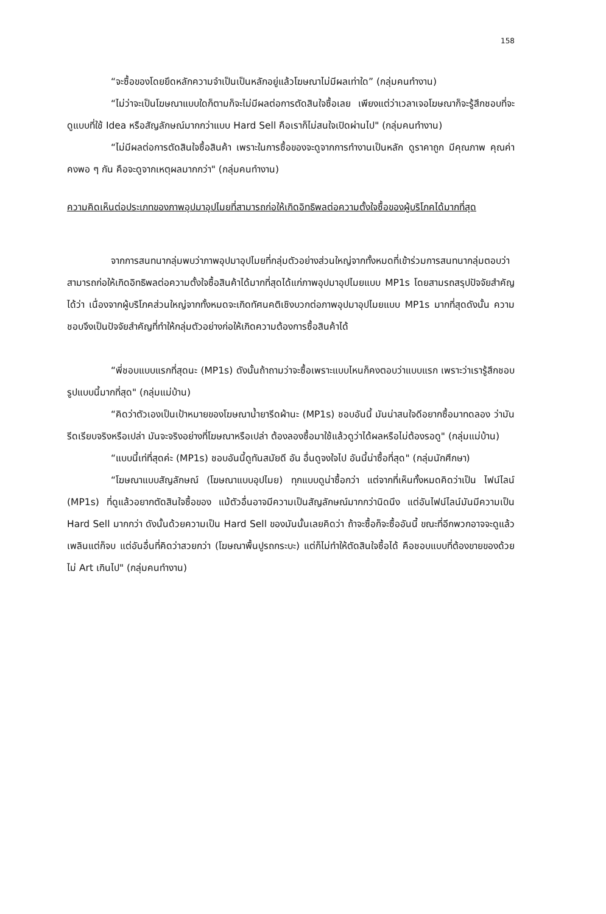158
“จะซื้อของโดยยึดหลักความจำเป็นเป็นหลักอยู่แล้วโฆษณาไม่มีผลเท่าใด” (กลุ่มคนทำงาน)
“ไม่ว่าจะเป็นโฆษณาแบบใดก็ตามก็จะไม่มีผลต่อการตัดสินใจซื้อเลย เพียงแต่ว่าเวลาเจอโฆษณาก็จะรู้สึกชอบที่จะดูแบบที่ใช้ Idea หรือสัญลักษณ์มากกว่าแบบ Hard Sell คือเราก็ไม่สนใจเปิดผ่านไป" (กลุ่มคนทำงาน)
“ไม่มีผลต่อการตัดสินใจซื้อสินค้า เพราะในการซื้อของจะดูจากการทำงานเป็นหลัก ดูราคาถูก มีคุณภาพ คุณค่าคงพอ ๆ กัน คือจะดูจากเหตุผลมากกว่า" (กลุ่มคนทำงาน)
ความคิดเห็นต่อประเภทของภาพอุปมาอุปไมยที่สามารถก่อให้เกิดอิทธิพลต่อความตั้งใจซื้อของผู้บริโภคได้มากที่สุด
จากการสนทนากลุ่มพบว่าภาพอุปมาอุปไมยที่กลุ่มตัวอย่างส่วนใหญ่จากทั้งหมดที่เข้าร่วมการสนทนากลุ่มตอบว่าสามารถก่อให้เกิดอิทธิพลต่อความตั้งใจซื้อสินค้าได้มากที่สุดได้แก่ภาพอุปมาอุปไมยแบบ MP1s โดยสามรถสรุปปัจจัยสำคัญได้ว่า เนื่องจากผู้บริโภคส่วนใหญ่จากทั้งหมดจะเกิดทัศนคติเชิงบวกต่อภาพอุปมาอุปไมยแบบ MP1s มากที่สุดดังนั้น ความชอบจึงเป็นปัจจัยสำคัญที่ทำให้กลุ่มตัวอย่างก่อให้เกิดความต้องการซื้อสินค้าได้
“พี่ชอบแบบแรกที่สุดนะ (MP1s) ดังนั้นถ้าถามว่าจะซื้อเพราะแบบไหนก็คงตอบว่าแบบแรก เพราะว่าเรารู้สึกชอบรูปแบบนี้มากที่สุด" (กลุ่มแม่บ้าน)
“คิดว่าตัวเองเป็นเป้าหมายของโฆษณาน้ำยารีดผ้านะ (MP1s) ชอบอันนี้ มันน่าสนใจดีอยากซื้อมาทดลอง ว่ามันรีดเรียบจริงหรือเปล่า มันจะจริงอย่างที่โฆษณาหรือเปล่า ต้องลองซื้อมาใช้แล้วดูว่าได้ผลหรือไม่ต้องรอดู" (กลุ่มแม่บ้าน)
“แบบนี้เท่ที่สุดค่ะ (MP1s) ชอบอันนี้ดูทันสมัยดี อัน อื่นดูจงใจไป อันนี้น่าซื้อที่สุด" (กลุ่มนักศึกษา)
“โฆษณาแบบสัญลักษณ์ (โฆษณาแบบอุปไมย) ทุกแบบดูน่าซื้อกว่า แต่จากที่เห็นทั้งหมดคิดว่าเป็น ไฟน์ไลน์ (MP1s) ที่ดูแล้วอยากตัดสินใจซื้อของ แม้ตัวอื่นอาจมีความเป็นสัญลักษณ์มากกว่านิดนึง แต่อันไฟน์ไลน์มันมีความเป็น Hard Sell มากกว่า ดังนั้นด้วยความเป็น Hard Sell ของมันนั้นเลยคิดว่า ถ้าจะซื้อก็จะซื้ออันนี้ ขณะที่อีกพวกอาจจะดูแล้วเพลินแต่ก็จบ แต่อันอื่นที่คิดว่าสวยกว่า (โฆษณาพื้นปูรถกระบะ) แต่ก็ไม่ทำให้ตัดสินใจซื้อได้ คือชอบแบบที่ต้องขายของด้วยไม่ Art เกินไป" (กลุ่มคนทำงาน)